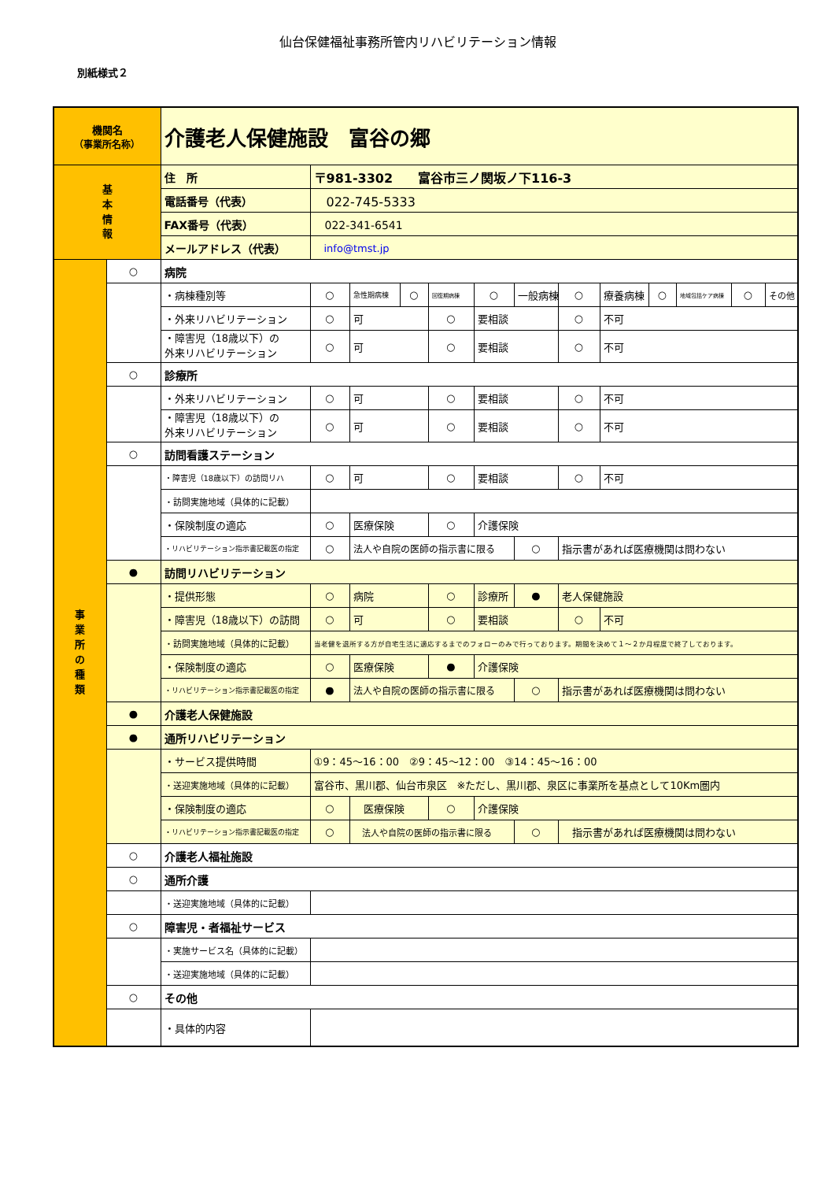仙台保健福祉事務所管内リハビリテーション情報
別紙様式２
| 機関名 （事業所名称） | | 介護老人保健施設 富谷の郷 | | | | | | | | | | | | |
| 基 本 情 報 | | 住 所 | 〒981-3302 富谷市三ノ関坂ノ下116-3 | | | | | | | | | | | |
| | | 電話番号（代表） | 022-745-5333 | | | | | | | | | | | |
| | | FAX番号（代表） | 022-341-6541 | | | | | | | | | | | |
| | | メールアドレス（代表） | info@tmst.jp | | | | | | | | | | | |
| 事 業 所 の 種 類 | ○ | 病院 | | | | | | | | | | | | |
| | | ・病棟種別等 | ○ | 急性期病棟 | ○ | 回復期病棟 | ○ | 一般病棟 | ○ | 療養病棟 | ○ | 地域包括ケア病棟 | ○ | その他 |
| | | ・外来リハビリテーション | ○ | 可 | | ○ | 要相談 | | ○ | 不可 | | | | |
| | | ・障害児（18歳以下）の 外来リハビリテーション | ○ | 可 | | ○ | 要相談 | | ○ | 不可 | | | | |
| | ○ | 診療所 | | | | | | | | | | | | |
| | | ・外来リハビリテーション | ○ | 可 | | ○ | 要相談 | | ○ | 不可 | | | | |
| | | ・障害児（18歳以下）の 外来リハビリテーション | ○ | 可 | | ○ | 要相談 | | ○ | 不可 | | | | |
| | ○ | 訪問看護ステーション | | | | | | | | | | | | |
| | | ・障害児（18歳以下）の訪問リハ | ○ | 可 | | ○ | 要相談 | | ○ | 不可 | | | | |
| | | ・訪問実施地域（具体的に記載） | | | | | | | | | | | | |
| | | ・保険制度の適応 | ○ | 医療保険 | | ○ | 介護保険 | | | | | | | |
| | | ・リハビリテーション指示書記載医の指定 | ○ | 法人や自院の医師の指示書に限る | | | | ○ | 指示書があれば医療機関は問わない | | | | | |
| | ● | 訪問リハビリテーション | | | | | | | | | | | | |
| | | ・提供形態 | ○ | 病院 | | ○ | 診療所 | ● | 老人保健施設 | | | | | |
| | | ・障害児（18歳以下）の訪問 | ○ | 可 | | ○ | 要相談 | | ○ | 不可 | | | | |
| | | ・訪問実施地域（具体的に記載） | 当老健を退所する方が自宅生活に適応するまでのフォローのみで行っております。期間を決めて１～２か月程度で終了しております。 | | | | | | | | | | | |
| | | ・保険制度の適応 | ○ | 医療保険 | | ● | 介護保険 | | | | | | | |
| | | ・リハビリテーション指示書記載医の指定 | ● | 法人や自院の医師の指示書に限る | | | | ○ | 指示書があれば医療機関は問わない | | | | | |
| | ● | 介護老人保健施設 | | | | | | | | | | | | |
| | ● | 通所リハビリテーション | | | | | | | | | | | | |
| | | ・サービス提供時間 | ①9：45～16：00 ②9：45～12：00 ③14：45～16：00 | | | | | | | | | | | |
| | | ・送迎実施地域（具体的に記載） | 富谷市、黒川郡、仙台市泉区 ※ただし、黒川郡、泉区に事業所を基点として10Km圏内 | | | | | | | | | | | |
| | | ・保険制度の適応 | ○ | 医療保険 | | ○ | 介護保険 | | | | | | | |
| | | ・リハビリテーション指示書記載医の指定 | ○ | 法人や自院の医師の指示書に限る | | | | ○ | 指示書があれば医療機関は問わない | | | | | |
| | ○ | 介護老人福祉施設 | | | | | | | | | | | | |
| | ○ | 通所介護 | | | | | | | | | | | | |
| | | ・送迎実施地域（具体的に記載） | | | | | | | | | | | | |
| | ○ | 障害児・者福祉サービス | | | | | | | | | | | | |
| | | ・実施サービス名（具体的に記載） | | | | | | | | | | | | |
| | | ・送迎実施地域（具体的に記載） | | | | | | | | | | | | |
| | ○ | その他 | | | | | | | | | | | | |
| | | ・具体的内容 | | | | | | | | | | | | |